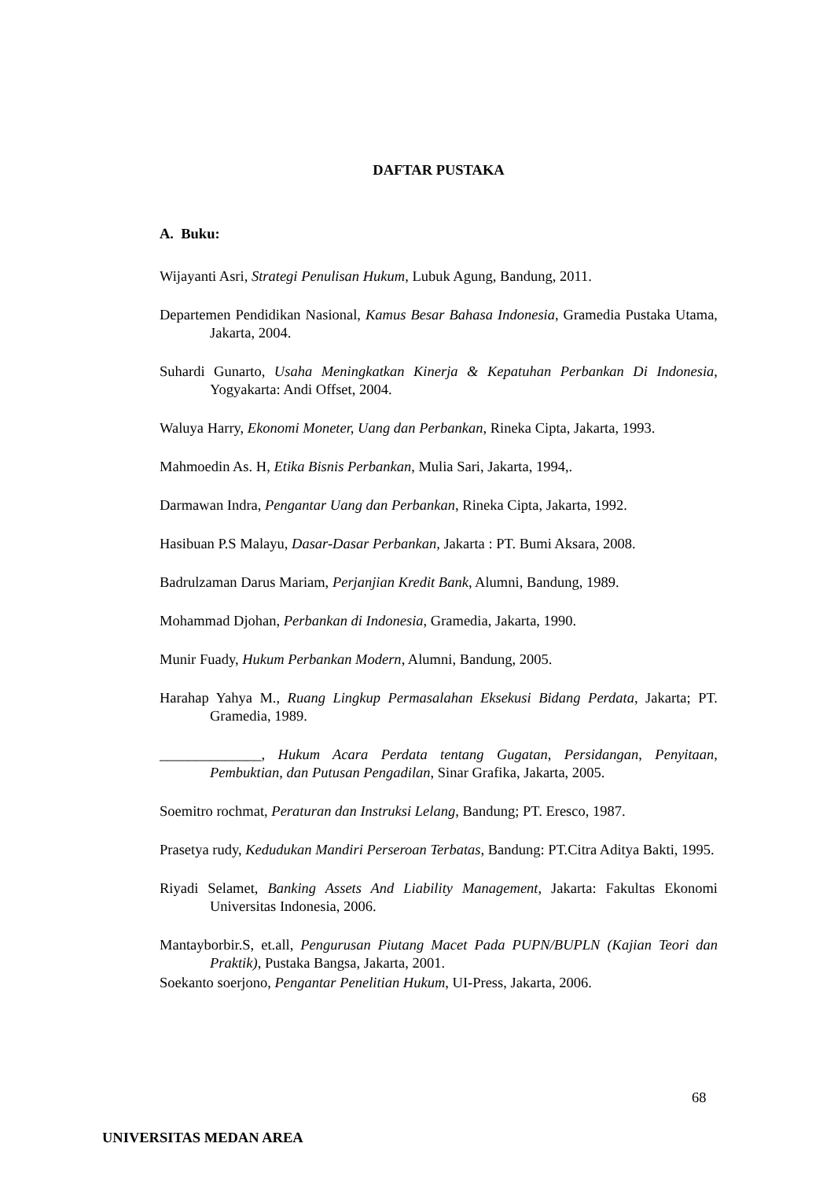DAFTAR PUSTAKA
A. Buku:
Wijayanti Asri, Strategi Penulisan Hukum, Lubuk Agung, Bandung, 2011.
Departemen Pendidikan Nasional, Kamus Besar Bahasa Indonesia, Gramedia Pustaka Utama, Jakarta, 2004.
Suhardi Gunarto, Usaha Meningkatkan Kinerja & Kepatuhan Perbankan Di Indonesia, Yogyakarta: Andi Offset, 2004.
Waluya Harry, Ekonomi Moneter, Uang dan Perbankan, Rineka Cipta, Jakarta, 1993.
Mahmoedin As. H, Etika Bisnis Perbankan, Mulia Sari, Jakarta, 1994,.
Darmawan Indra, Pengantar Uang dan Perbankan, Rineka Cipta, Jakarta, 1992.
Hasibuan P.S Malayu, Dasar-Dasar Perbankan, Jakarta : PT. Bumi Aksara, 2008.
Badrulzaman Darus Mariam, Perjanjian Kredit Bank, Alumni, Bandung, 1989.
Mohammad Djohan, Perbankan di Indonesia, Gramedia, Jakarta, 1990.
Munir Fuady, Hukum Perbankan Modern, Alumni, Bandung, 2005.
Harahap Yahya M., Ruang Lingkup Permasalahan Eksekusi Bidang Perdata, Jakarta; PT. Gramedia, 1989.
______________, Hukum Acara Perdata tentang Gugatan, Persidangan, Penyitaan, Pembuktian, dan Putusan Pengadilan, Sinar Grafika, Jakarta, 2005.
Soemitro rochmat, Peraturan dan Instruksi Lelang, Bandung; PT. Eresco, 1987.
Prasetya rudy, Kedudukan Mandiri Perseroan Terbatas, Bandung: PT.Citra Aditya Bakti, 1995.
Riyadi Selamet, Banking Assets And Liability Management, Jakarta: Fakultas Ekonomi Universitas Indonesia, 2006.
Mantayborbir.S, et.all, Pengurusan Piutang Macet Pada PUPN/BUPLN (Kajian Teori dan Praktik), Pustaka Bangsa, Jakarta, 2001.
Soekanto soerjono, Pengantar Penelitian Hukum, UI-Press, Jakarta, 2006.
68
UNIVERSITAS MEDAN AREA